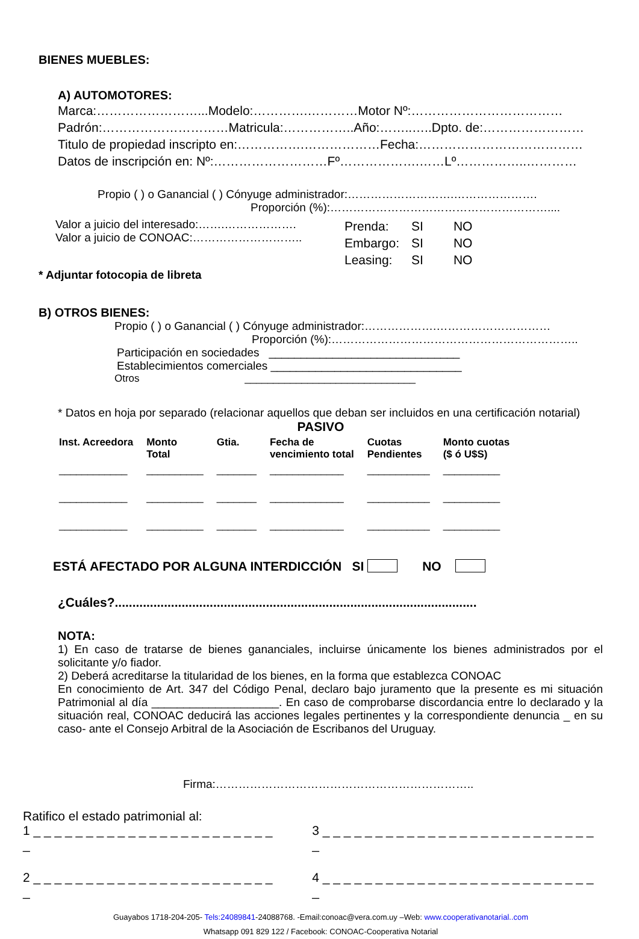BIENES MUEBLES:
A) AUTOMOTORES:
Marca:……………………...Modelo:………….…………Motor Nº:………………………………
Padrón:…………………………Matricula:……………..Año:……..…..Dpto. de:……………………
Titulo de propiedad inscripto en:…………….………………Fecha:…………………………………
Datos de inscripción en: Nº:………………………Fº……………….……Lº……………..…………
Propio ( ) o Ganancial ( ) Cónyuge administrador:……………………….………………….
Proporción (%):…………………………………………………....
Valor a juicio del interesado:…….……………….
Valor a juicio de CONOAC:………………………..
| Prenda: | SI | NO |
| Embargo: | SI | NO |
| Leasing: | SI | NO |
* Adjuntar fotocopia de libreta
B) OTROS BIENES:
Propio ( ) o Ganancial ( ) Cónyuge administrador:……………….…………………………
Proporción (%):………………………………………………………..
Participación en sociedades ______________________________
Establecimientos comerciales ______________________________
Otros ______________________________
* Datos en hoja por separado (relacionar aquellos que deban ser incluidos en una certificación notarial)
PASIVO
| Inst. Acreedora | Monto Total | Gtia. | Fecha de vencimiento total | Cuotas Pendientes | Monto cuotas ($ ó U$S) |
| --- | --- | --- | --- | --- | --- |
| ____________ | __________ | _______ | _____________ | ___________ | __________ |
| ____________ | __________ | _______ | _____________ | ___________ | __________ |
| ____________ | __________ | _______ | _____________ | ___________ | __________ |
ESTÁ AFECTADO POR ALGUNA INTERDICCIÓN SI NO
¿Cuáles?.......................................................................................................
NOTA:
1) En caso de tratarse de bienes gananciales, incluirse únicamente los bienes administrados por el solicitante y/o fiador.
2) Deberá acreditarse la titularidad de los bienes, en la forma que establezca CONOAC
En conocimiento de Art. 347 del Código Penal, declaro bajo juramento que la presente es mi situación Patrimonial al día ____________________. En caso de comprobarse discordancia entre lo declarado y la situación real, CONOAC deducirá las acciones legales pertinentes y la correspondiente denuncia _ en su caso- ante el Consejo Arbitral de la Asociación de Escribanos del Uruguay.
Firma:…………………………………………………………..
Ratifico el estado patrimonial al:
1 _ _ _ _ _ _ _ _ _ _ _ _ _ _ _ _ _ _ _ _ _ _ _ _
3 _ _ _ _ _ _ _ _ _ _ _ _ _ _ _ _ _ _ _ _ _ _ _ _ _ _ _
2 _ _ _ _ _ _ _ _ _ _ _ _ _ _ _ _ _ _ _ _ _ _ _ _
4 _ _ _ _ _ _ _ _ _ _ _ _ _ _ _ _ _ _ _ _ _ _ _ _ _ _ _
Guayabos 1718-204-205- Tels:24089841-24088768. -Email:conoac@vera.com.uy –Web: www.cooperativanotarial..com
Whatsapp 091 829 122 / Facebook: CONOAC-Cooperativa Notarial